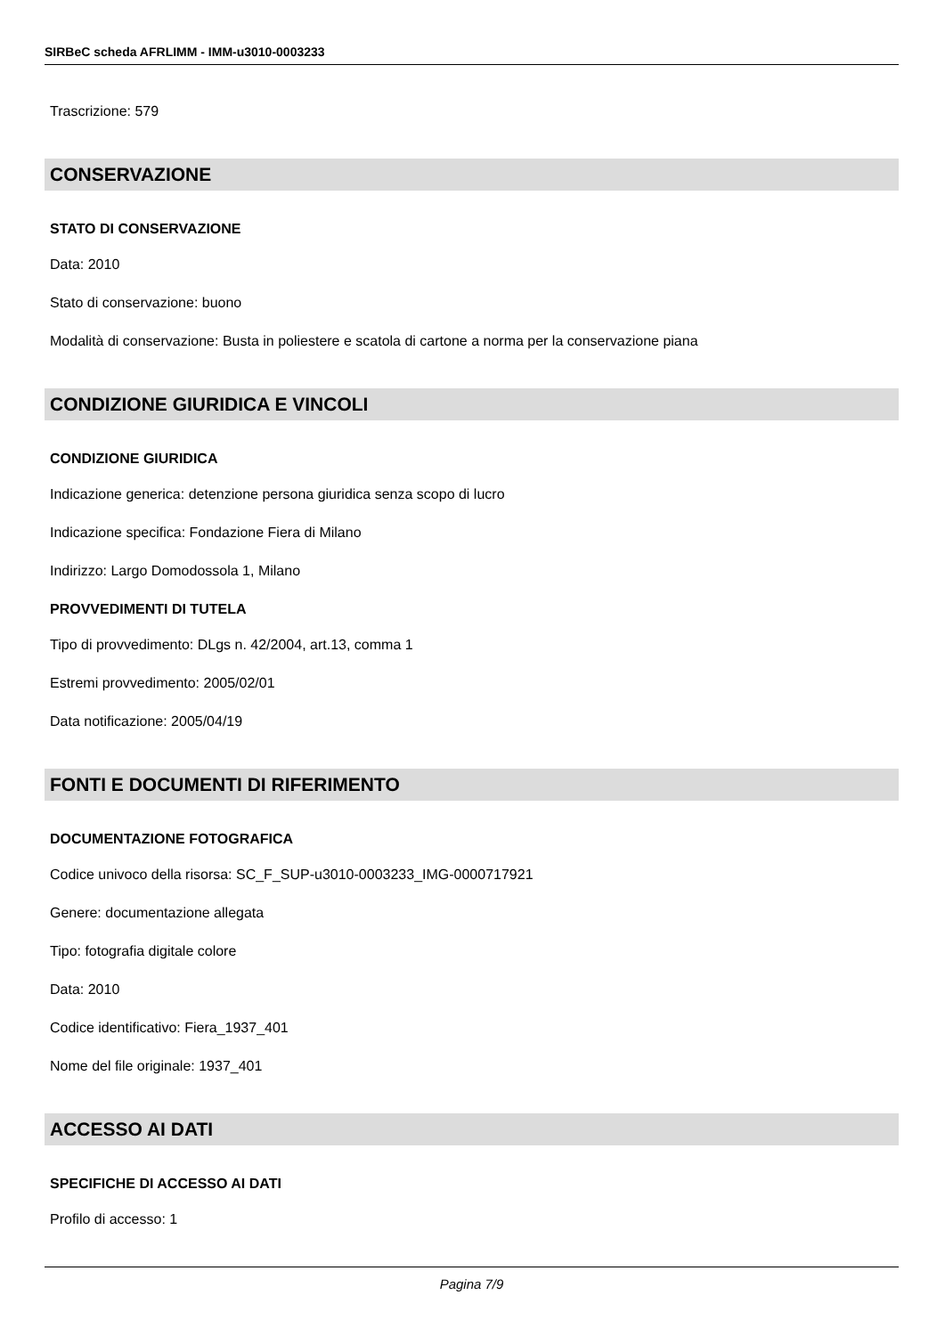SIRBeC scheda AFRLIMM - IMM-u3010-0003233
Trascrizione: 579
CONSERVAZIONE
STATO DI CONSERVAZIONE
Data: 2010
Stato di conservazione: buono
Modalità di conservazione: Busta in poliestere e scatola di cartone a norma per la conservazione piana
CONDIZIONE GIURIDICA E VINCOLI
CONDIZIONE GIURIDICA
Indicazione generica: detenzione persona giuridica senza scopo di lucro
Indicazione specifica: Fondazione Fiera di Milano
Indirizzo: Largo Domodossola 1, Milano
PROVVEDIMENTI DI TUTELA
Tipo di provvedimento: DLgs n. 42/2004, art.13, comma 1
Estremi provvedimento: 2005/02/01
Data notificazione: 2005/04/19
FONTI E DOCUMENTI DI RIFERIMENTO
DOCUMENTAZIONE FOTOGRAFICA
Codice univoco della risorsa: SC_F_SUP-u3010-0003233_IMG-0000717921
Genere: documentazione allegata
Tipo: fotografia digitale colore
Data: 2010
Codice identificativo: Fiera_1937_401
Nome del file originale: 1937_401
ACCESSO AI DATI
SPECIFICHE DI ACCESSO AI DATI
Profilo di accesso: 1
Pagina 7/9